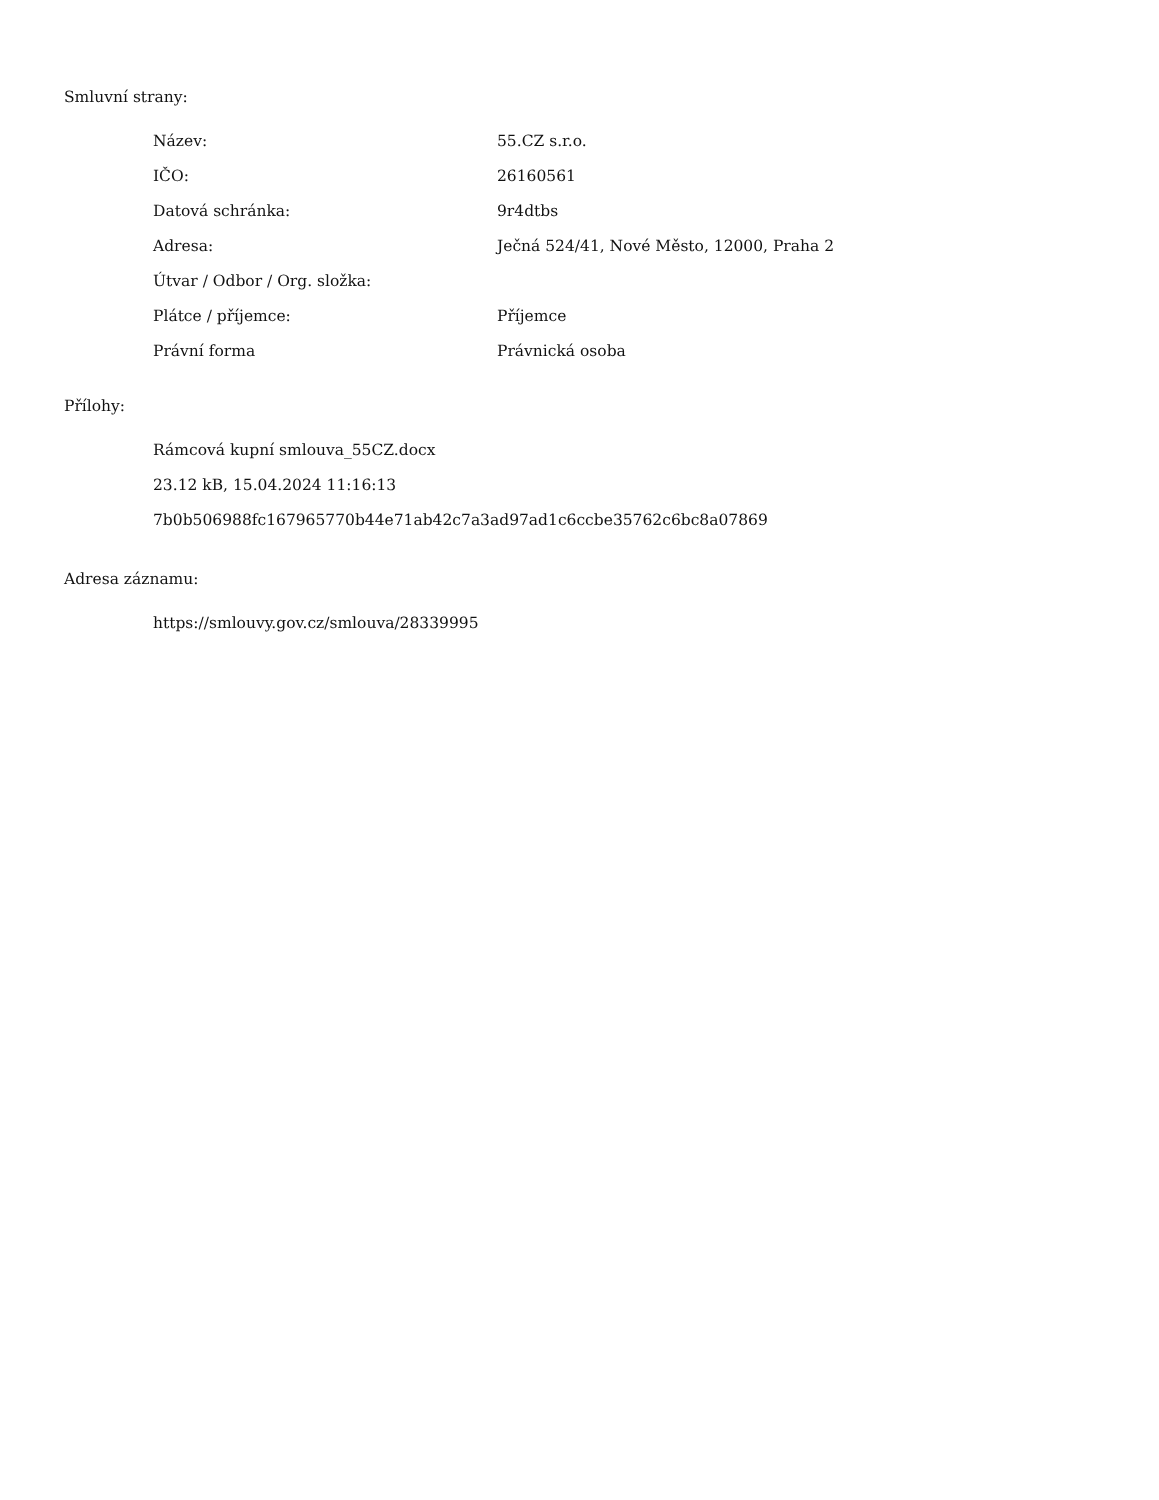Smluvní strany:
| Název: | 55.CZ s.r.o. |
| IČO: | 26160561 |
| Datová schránka: | 9r4dtbs |
| Adresa: | Ječná 524/41, Nové Město, 12000, Praha 2 |
| Útvar / Odbor / Org. složka: | |
| Plátce / příjemce: | Příjemce |
| Právní forma | Právnická osoba |
Přílohy:
Rámcová kupní smlouva_55CZ.docx
23.12 kB, 15.04.2024 11:16:13
7b0b506988fc167965770b44e71ab42c7a3ad97ad1c6ccbe35762c6bc8a07869
Adresa záznamu:
https://smlouvy.gov.cz/smlouva/28339995